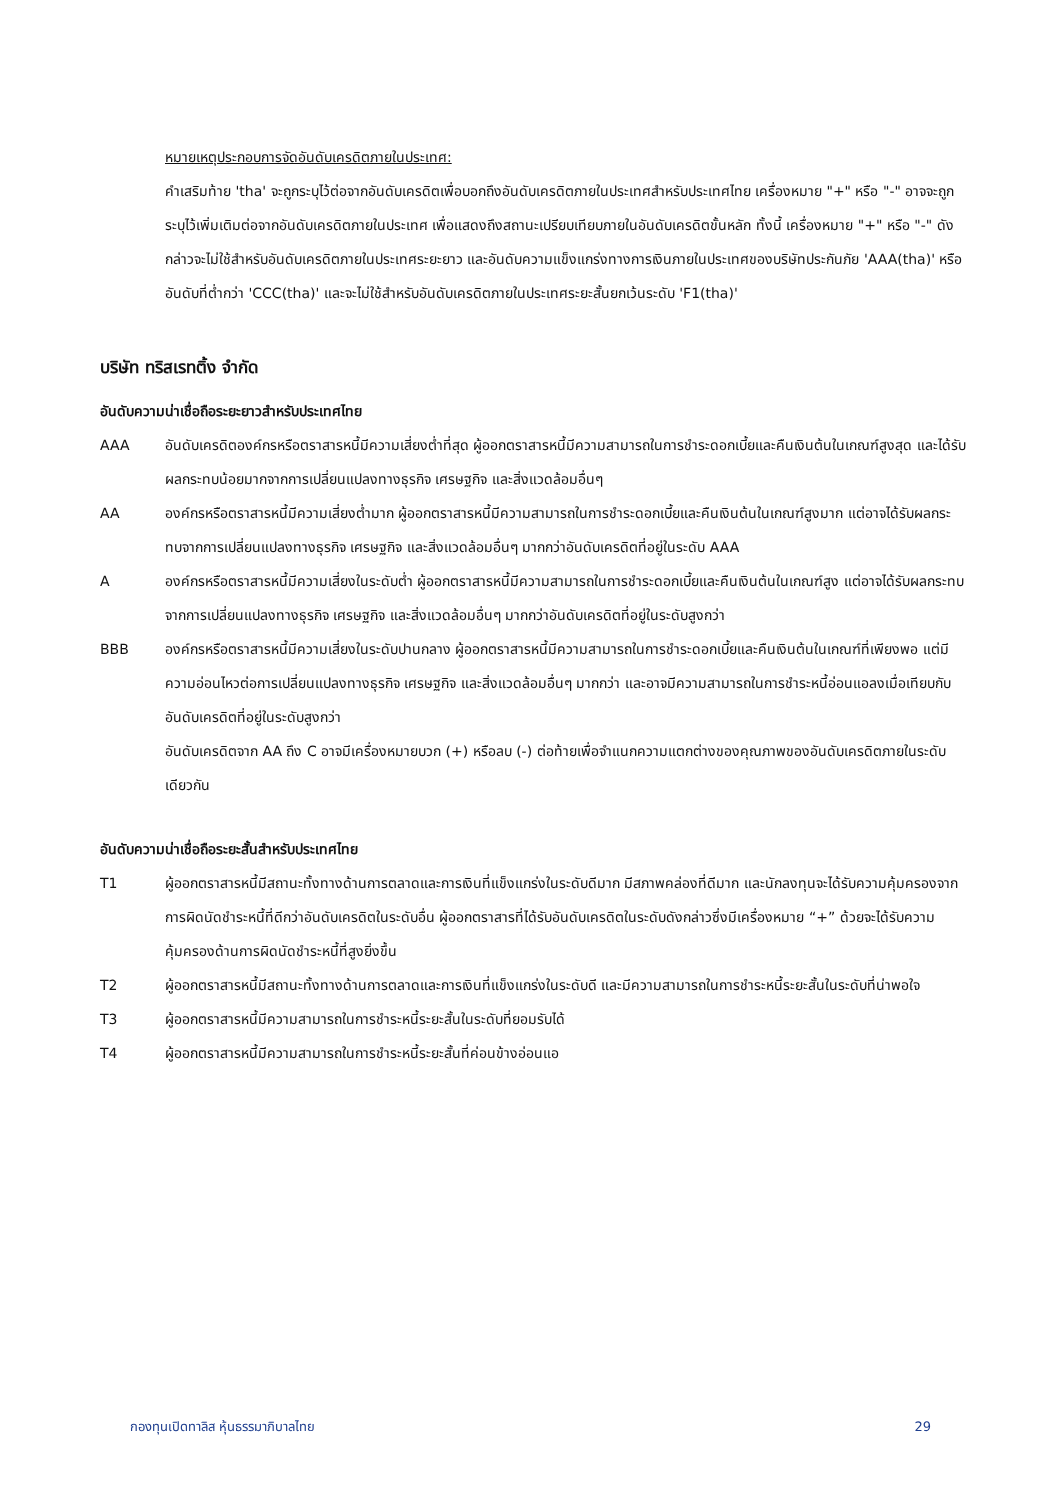หมายเหตุประกอบการจัดอันดับเครดิตภายในประเทศ:
คำเสริมท้าย 'tha' จะถูกระบุไว้ต่อจากอันดับเครดิตเพื่อบอกถึงอันดับเครดิตภายในประเทศสำหรับประเทศไทย เครื่องหมาย "+" หรือ "-" อาจจะถูกระบุไว้เพิ่มเติมต่อจากอันดับเครดิตภายในประเทศ เพื่อแสดงถึงสถานะเปรียบเทียบภายในอันดับเครดิตขั้นหลัก ทั้งนี้ เครื่องหมาย "+" หรือ "-" ดังกล่าวจะไม่ใช้สำหรับอันดับเครดิตภายในประเทศระยะยาว และอันดับความแข็งแกร่งทางการเงินภายในประเทศของบริษัทประกันภัย 'AAA(tha)' หรืออันดับที่ต่ำกว่า 'CCC(tha)' และจะไม่ใช้สำหรับอันดับเครดิตภายในประเทศระยะสั้นยกเว้นระดับ 'F1(tha)'
บริษัท ทริสเรทติ้ง จำกัด
อันดับความน่าเชื่อถือระยะยาวสำหรับประเทศไทย
AAA อันดับเครดิตองค์กรหรือตราสารหนี้มีความเสี่ยงต่ำที่สุด ผู้ออกตราสารหนี้มีความสามารถในการชำระดอกเบี้ยและคืนเงินต้นในเกณฑ์สูงสุด และได้รับผลกระทบน้อยมากจากการเปลี่ยนแปลงทางธุรกิจ เศรษฐกิจ และสิ่งแวดล้อมอื่นๆ
AA องค์กรหรือตราสารหนี้มีความเสี่ยงต่ำมาก ผู้ออกตราสารหนี้มีความสามารถในการชำระดอกเบี้ยและคืนเงินต้นในเกณฑ์สูงมาก แต่อาจได้รับผลกระทบจากการเปลี่ยนแปลงทางธุรกิจ เศรษฐกิจ และสิ่งแวดล้อมอื่นๆ มากกว่าอันดับเครดิตที่อยู่ในระดับ AAA
A องค์กรหรือตราสารหนี้มีความเสี่ยงในระดับต่ำ ผู้ออกตราสารหนี้มีความสามารถในการชำระดอกเบี้ยและคืนเงินต้นในเกณฑ์สูง แต่อาจได้รับผลกระทบจากการเปลี่ยนแปลงทางธุรกิจ เศรษฐกิจ และสิ่งแวดล้อมอื่นๆ มากกว่าอันดับเครดิตที่อยู่ในระดับสูงกว่า
BBB องค์กรหรือตราสารหนี้มีความเสี่ยงในระดับปานกลาง ผู้ออกตราสารหนี้มีความสามารถในการชำระดอกเบี้ยและคืนเงินต้นในเกณฑ์ที่เพียงพอ แต่มีความอ่อนไหวต่อการเปลี่ยนแปลงทางธุรกิจ เศรษฐกิจ และสิ่งแวดล้อมอื่นๆ มากกว่า และอาจมีความสามารถในการชำระหนี้อ่อนแอลงเมื่อเทียบกับอันดับเครดิตที่อยู่ในระดับสูงกว่า
อันดับเครดิตจาก AA ถึง C อาจมีเครื่องหมายบวก (+) หรือลบ (-) ต่อท้ายเพื่อจำแนกความแตกต่างของคุณภาพของอันดับเครดิตภายในระดับเดียวกัน
อันดับความน่าเชื่อถือระยะสั้นสำหรับประเทศไทย
T1 ผู้ออกตราสารหนี้มีสถานะทั้งทางด้านการตลาดและการเงินที่แข็งแกร่งในระดับดีมาก มีสภาพคล่องที่ดีมาก และนักลงทุนจะได้รับความคุ้มครองจากการผิดนัดชำระหนี้ที่ดีกว่าอันดับเครดิตในระดับอื่น ผู้ออกตราสารที่ได้รับอันดับเครดิตในระดับดังกล่าวซึ่งมีเครื่องหมาย “+” ด้วยจะได้รับความคุ้มครองด้านการผิดนัดชำระหนี้ที่สูงยิ่งขึ้น
T2 ผู้ออกตราสารหนี้มีสถานะทั้งทางด้านการตลาดและการเงินที่แข็งแกร่งในระดับดี และมีความสามารถในการชำระหนี้ระยะสั้นในระดับที่น่าพอใจ
T3 ผู้ออกตราสารหนี้มีความสามารถในการชำระหนี้ระยะสั้นในระดับที่ยอมรับได้
T4 ผู้ออกตราสารหนี้มีความสามารถในการชำระหนี้ระยะสั้นที่ค่อนข้างอ่อนแอ
กองทุนเปิดทาลิส หุ้นธรรมาภิบาลไทย 29